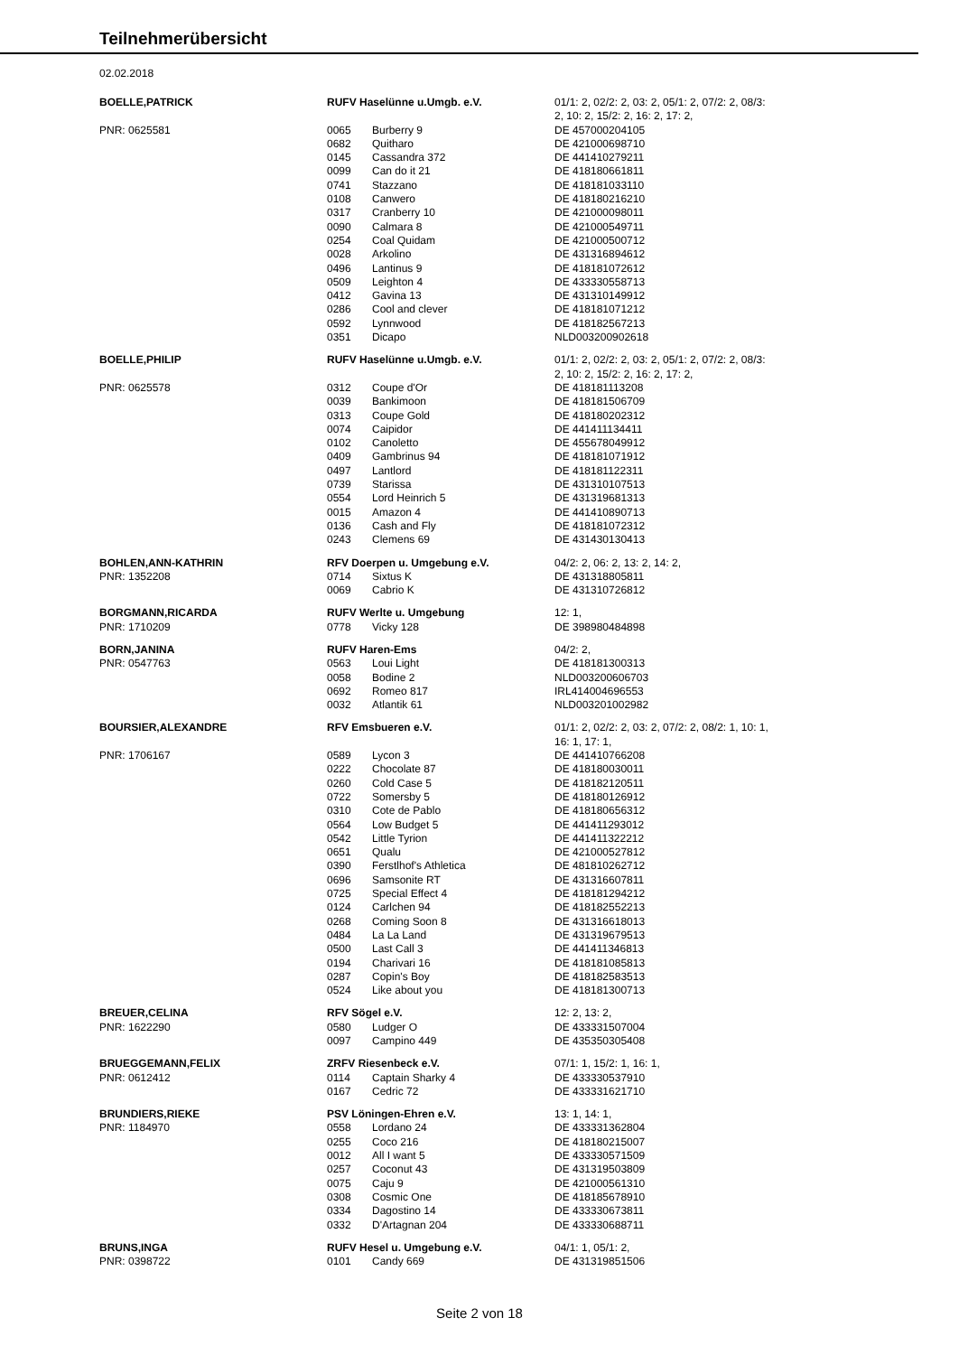Teilnehmerübersicht
02.02.2018
| BOELLE,PATRICK | RUFV Haselünne u.Umgb. e.V. | | 01/1: 2, 02/2: 2, 03: 2, 05/1: 2, 07/2: 2, 08/3: 2, 10: 2, 15/2: 2, 16: 2, 17: 2, |
| PNR: 0625581 | 0065 | Burberry 9 | DE 457000204105 |
| | 0682 | Quitharo | DE 421000698710 |
| | 0145 | Cassandra 372 | DE 441410279211 |
| | 0099 | Can do it 21 | DE 418180661811 |
| | 0741 | Stazzano | DE 418181033110 |
| | 0108 | Canwero | DE 418180216210 |
| | 0317 | Cranberry 10 | DE 421000098011 |
| | 0090 | Calmara 8 | DE 421000549711 |
| | 0254 | Coal Quidam | DE 421000500712 |
| | 0028 | Arkolino | DE 431316894612 |
| | 0496 | Lantinus 9 | DE 418181072612 |
| | 0509 | Leighton 4 | DE 433330558713 |
| | 0412 | Gavina 13 | DE 431310149912 |
| | 0286 | Cool and clever | DE 418181071212 |
| | 0592 | Lynnwood | DE 418182567213 |
| | 0351 | Dicapo | NLD003200902618 |
| BOELLE,PHILIP | RUFV Haselünne u.Umgb. e.V. | | 01/1: 2, 02/2: 2, 03: 2, 05/1: 2, 07/2: 2, 08/3: 2, 10: 2, 15/2: 2, 16: 2, 17: 2, |
| PNR: 0625578 | 0312 | Coupe d'Or | DE 418181113208 |
| | 0039 | Bankimoon | DE 418181506709 |
| | 0313 | Coupe Gold | DE 418180202312 |
| | 0074 | Caipidor | DE 441411134411 |
| | 0102 | Canoletto | DE 455678049912 |
| | 0409 | Gambrinus 94 | DE 418181071912 |
| | 0497 | Lantlord | DE 418181122311 |
| | 0739 | Starissa | DE 431310107513 |
| | 0554 | Lord Heinrich 5 | DE 431319681313 |
| | 0015 | Amazon 4 | DE 441410890713 |
| | 0136 | Cash and Fly | DE 418181072312 |
| | 0243 | Clemens 69 | DE 431430130413 |
| BOHLEN,ANN-KATHRIN | RFV Doerpen u. Umgebung e.V. | | 04/2: 2, 06: 2, 13: 2, 14: 2, |
| PNR: 1352208 | 0714 | Sixtus K | DE 431318805811 |
| | 0069 | Cabrio K | DE 431310726812 |
| BORGMANN,RICARDA | RUFV Werlte u. Umgebung | | 12: 1, |
| PNR: 1710209 | 0778 | Vicky 128 | DE 398980484898 |
| BORN,JANINA | RUFV Haren-Ems | | 04/2: 2, |
| PNR: 0547763 | 0563 | Loui Light | DE 418181300313 |
| | 0058 | Bodine 2 | NLD003200606703 |
| | 0692 | Romeo 817 | IRL414004696553 |
| | 0032 | Atlantik 61 | NLD003201002982 |
| BOURSIER,ALEXANDRE | RFV Emsbueren e.V. | | 01/1: 2, 02/2: 2, 03: 2, 07/2: 2, 08/2: 1, 10: 1, 16: 1, 17: 1, |
| PNR: 1706167 | 0589 | Lycon 3 | DE 441410766208 |
| | 0222 | Chocolate 87 | DE 418180030011 |
| | 0260 | Cold Case 5 | DE 418182120511 |
| | 0722 | Somersby 5 | DE 418180126912 |
| | 0310 | Cote de Pablo | DE 418180656312 |
| | 0564 | Low Budget 5 | DE 441411293012 |
| | 0542 | Little Tyrion | DE 441411322212 |
| | 0651 | Qualu | DE 421000527812 |
| | 0390 | Ferstlhof's Athletica | DE 481810262712 |
| | 0696 | Samsonite RT | DE 431316607811 |
| | 0725 | Special Effect 4 | DE 418181294212 |
| | 0124 | Carlchen 94 | DE 418182552213 |
| | 0268 | Coming Soon 8 | DE 431316618013 |
| | 0484 | La La Land | DE 431319679513 |
| | 0500 | Last Call 3 | DE 441411346813 |
| | 0194 | Charivari 16 | DE 418181085813 |
| | 0287 | Copin's Boy | DE 418182583513 |
| | 0524 | Like about you | DE 418181300713 |
| BREUER,CELINA | RFV Sögel e.V. | | 12: 2, 13: 2, |
| PNR: 1622290 | 0580 | Ludger O | DE 433331507004 |
| | 0097 | Campino 449 | DE 435350305408 |
| BRUEGGEMANN,FELIX | ZRFV Riesenbeck e.V. | | 07/1: 1, 15/2: 1, 16: 1, |
| PNR: 0612412 | 0114 | Captain Sharky 4 | DE 433330537910 |
| | 0167 | Cedric 72 | DE 433331621710 |
| BRUNDIERS,RIEKE | PSV Löningen-Ehren e.V. | | 13: 1, 14: 1, |
| PNR: 1184970 | 0558 | Lordano 24 | DE 433331362804 |
| | 0255 | Coco 216 | DE 418180215007 |
| | 0012 | All I want 5 | DE 433330571509 |
| | 0257 | Coconut 43 | DE 431319503809 |
| | 0075 | Caju 9 | DE 421000561310 |
| | 0308 | Cosmic One | DE 418185678910 |
| | 0334 | Dagostino 14 | DE 433330673811 |
| | 0332 | D'Artagnan 204 | DE 433330688711 |
| BRUNS,INGA | RUFV Hesel u. Umgebung e.V. | | 04/1: 1, 05/1: 2, |
| PNR: 0398722 | 0101 | Candy 669 | DE 431319851506 |
Seite 2 von 18